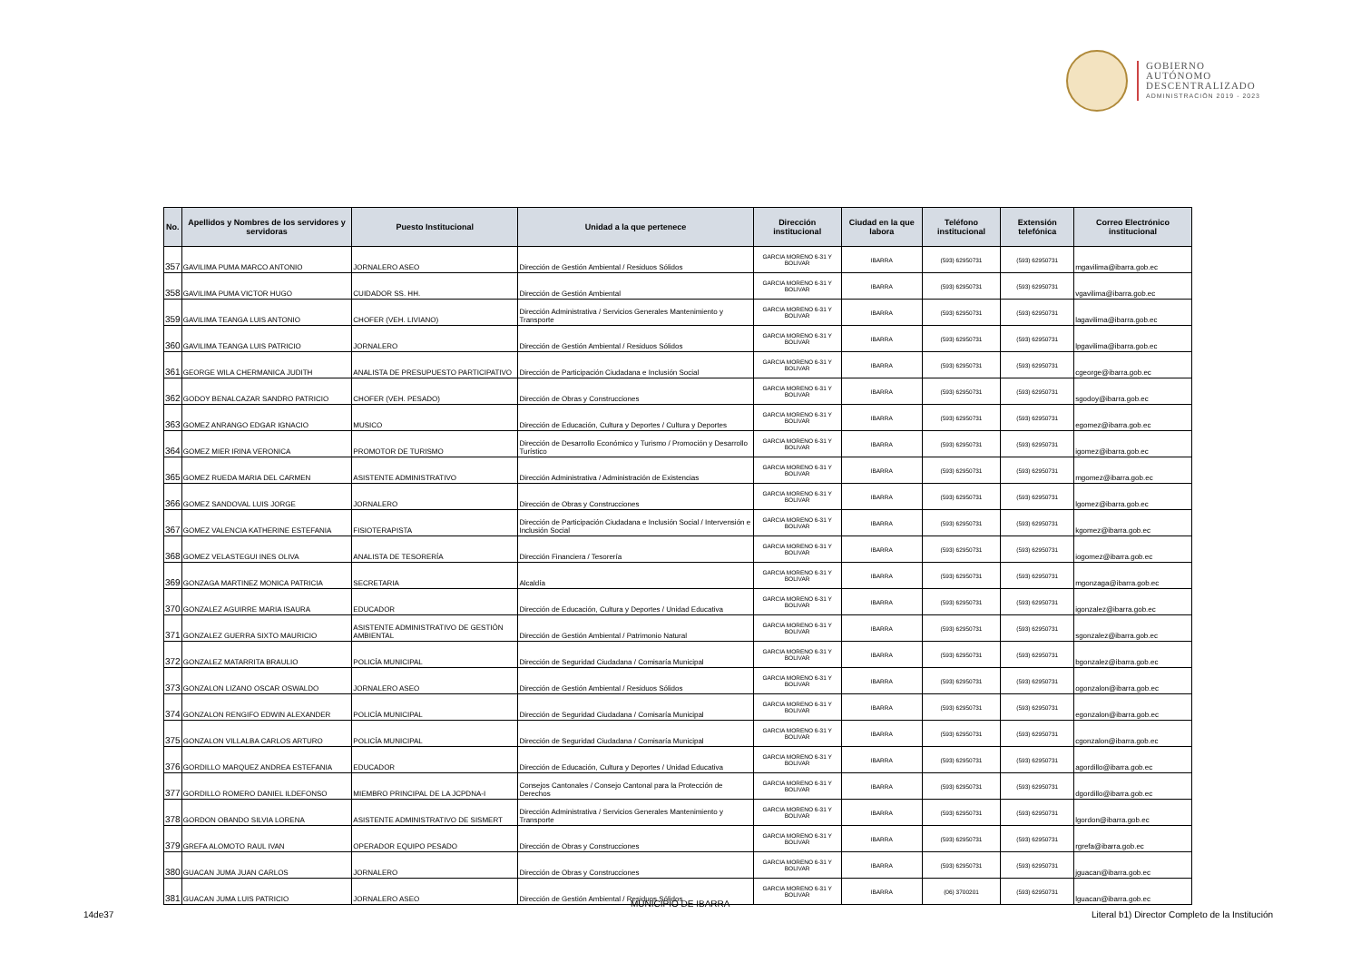GOBIERNO
AUTÓNOMO
DESCENTRALIZADO
ADMINISTRACIÓN 2019 - 2023
| No. | Apellidos y Nombres de los servidores y servidoras | Puesto Institucional | Unidad a la que pertenece | Dirección institucional | Ciudad en la que labora | Teléfono institucional | Extensión telefónica | Correo Electrónico institucional |
| --- | --- | --- | --- | --- | --- | --- | --- | --- |
| 357 | GAVILIMA PUMA MARCO ANTONIO | JORNALERO ASEO | Dirección de Gestión Ambiental / Residuos Sólidos | GARCIA MORENO 6-31 Y BOLIVAR | IBARRA | (593) 62950731 | (593) 62950731 | mgavilima@ibarra.gob.ec |
| 358 | GAVILIMA PUMA VICTOR HUGO | CUIDADOR SS. HH. | Dirección de Gestión Ambiental | GARCIA MORENO 6-31 Y BOLIVAR | IBARRA | (593) 62950731 | (593) 62950731 | vgavilima@ibarra.gob.ec |
| 359 | GAVILIMA TEANGA LUIS ANTONIO | CHOFER (VEH. LIVIANO) | Dirección Administrativa / Servicios Generales Mantenimiento y Transporte | GARCIA MORENO 6-31 Y BOLIVAR | IBARRA | (593) 62950731 | (593) 62950731 | lagavilima@ibarra.gob.ec |
| 360 | GAVILIMA TEANGA LUIS PATRICIO | JORNALERO | Dirección de Gestión Ambiental / Residuos Sólidos | GARCIA MORENO 6-31 Y BOLIVAR | IBARRA | (593) 62950731 | (593) 62950731 | lpgavilima@ibarra.gob.ec |
| 361 | GEORGE WILA CHERMANICA JUDITH | ANALISTA DE PRESUPUESTO PARTICIPATIVO | Dirección de Participación Ciudadana e Inclusión Social | GARCIA MORENO 6-31 Y BOLIVAR | IBARRA | (593) 62950731 | (593) 62950731 | cgeorge@ibarra.gob.ec |
| 362 | GODOY BENALCAZAR SANDRO PATRICIO | CHOFER (VEH. PESADO) | Dirección de Obras y Construcciones | GARCIA MORENO 6-31 Y BOLIVAR | IBARRA | (593) 62950731 | (593) 62950731 | sgodoy@ibarra.gob.ec |
| 363 | GOMEZ ANRANGO EDGAR IGNACIO | MUSICO | Dirección de Educación, Cultura y Deportes / Cultura y Deportes | GARCIA MORENO 6-31 Y BOLIVAR | IBARRA | (593) 62950731 | (593) 62950731 | egomez@ibarra.gob.ec |
| 364 | GOMEZ MIER IRINA VERONICA | PROMOTOR DE TURISMO | Dirección de Desarrollo Económico y Turismo / Promoción y Desarrollo Turístico | GARCIA MORENO 6-31 Y BOLIVAR | IBARRA | (593) 62950731 | (593) 62950731 | igomez@ibarra.gob.ec |
| 365 | GOMEZ RUEDA MARIA DEL CARMEN | ASISTENTE ADMINISTRATIVO | Dirección Administrativa / Administración de Existencias | GARCIA MORENO 6-31 Y BOLIVAR | IBARRA | (593) 62950731 | (593) 62950731 | mgomez@ibarra.gob.ec |
| 366 | GOMEZ SANDOVAL LUIS JORGE | JORNALERO | Dirección de Obras y Construcciones | GARCIA MORENO 6-31 Y BOLIVAR | IBARRA | (593) 62950731 | (593) 62950731 | lgomez@ibarra.gob.ec |
| 367 | GOMEZ VALENCIA KATHERINE ESTEFANIA | FISIOTERAPISTA | Dirección de Participación Ciudadana e Inclusión Social / Intervensión e Inclusión Social | GARCIA MORENO 6-31 Y BOLIVAR | IBARRA | (593) 62950731 | (593) 62950731 | kgomez@ibarra.gob.ec |
| 368 | GOMEZ VELASTEGUI INES OLIVA | ANALISTA DE TESORERÍA | Dirección Financiera / Tesorería | GARCIA MORENO 6-31 Y BOLIVAR | IBARRA | (593) 62950731 | (593) 62950731 | iogomez@ibarra.gob.ec |
| 369 | GONZAGA MARTINEZ MONICA PATRICIA | SECRETARIA | Alcaldía | GARCIA MORENO 6-31 Y BOLIVAR | IBARRA | (593) 62950731 | (593) 62950731 | mgonzaga@ibarra.gob.ec |
| 370 | GONZALEZ AGUIRRE MARIA ISAURA | EDUCADOR | Dirección de Educación, Cultura y Deportes / Unidad Educativa | GARCIA MORENO 6-31 Y BOLIVAR | IBARRA | (593) 62950731 | (593) 62950731 | igonzalez@ibarra.gob.ec |
| 371 | GONZALEZ GUERRA SIXTO MAURICIO | ASISTENTE ADMINISTRATIVO DE GESTIÓN AMBIENTAL | Dirección de Gestión Ambiental / Patrimonio Natural | GARCIA MORENO 6-31 Y BOLIVAR | IBARRA | (593) 62950731 | (593) 62950731 | sgonzalez@ibarra.gob.ec |
| 372 | GONZALEZ MATARRITA BRAULIO | POLICÍA MUNICIPAL | Dirección de Seguridad Ciudadana / Comisaría Municipal | GARCIA MORENO 6-31 Y BOLIVAR | IBARRA | (593) 62950731 | (593) 62950731 | bgonzalez@ibarra.gob.ec |
| 373 | GONZALON LIZANO OSCAR OSWALDO | JORNALERO ASEO | Dirección de Gestión Ambiental / Residuos Sólidos | GARCIA MORENO 6-31 Y BOLIVAR | IBARRA | (593) 62950731 | (593) 62950731 | ogonzalon@ibarra.gob.ec |
| 374 | GONZALON RENGIFO EDWIN ALEXANDER | POLICÍA MUNICIPAL | Dirección de Seguridad Ciudadana / Comisaría Municipal | GARCIA MORENO 6-31 Y BOLIVAR | IBARRA | (593) 62950731 | (593) 62950731 | egonzalon@ibarra.gob.ec |
| 375 | GONZALON VILLALBA CARLOS ARTURO | POLICÍA MUNICIPAL | Dirección de Seguridad Ciudadana / Comisaría Municipal | GARCIA MORENO 6-31 Y BOLIVAR | IBARRA | (593) 62950731 | (593) 62950731 | cgonzalon@ibarra.gob.ec |
| 376 | GORDILLO MARQUEZ ANDREA ESTEFANIA | EDUCADOR | Dirección de Educación, Cultura y Deportes / Unidad Educativa | GARCIA MORENO 6-31 Y BOLIVAR | IBARRA | (593) 62950731 | (593) 62950731 | agordillo@ibarra.gob.ec |
| 377 | GORDILLO ROMERO DANIEL ILDEFONSO | MIEMBRO PRINCIPAL DE LA JCPDNA-I | Consejos Cantonales / Consejo Cantonal para la Protección de Derechos | GARCIA MORENO 6-31 Y BOLIVAR | IBARRA | (593) 62950731 | (593) 62950731 | dgordillo@ibarra.gob.ec |
| 378 | GORDON OBANDO SILVIA LORENA | ASISTENTE ADMINISTRATIVO DE SISMERT | Dirección Administrativa / Servicios Generales Mantenimiento y Transporte | GARCIA MORENO 6-31 Y BOLIVAR | IBARRA | (593) 62950731 | (593) 62950731 | lgordon@ibarra.gob.ec |
| 379 | GREFA ALOMOTO RAUL IVAN | OPERADOR EQUIPO PESADO | Dirección de Obras y Construcciones | GARCIA MORENO 6-31 Y BOLIVAR | IBARRA | (593) 62950731 | (593) 62950731 | rgrefa@ibarra.gob.ec |
| 380 | GUACAN JUMA JUAN CARLOS | JORNALERO | Dirección de Obras y Construcciones | GARCIA MORENO 6-31 Y BOLIVAR | IBARRA | (593) 62950731 | (593) 62950731 | jguacan@ibarra.gob.ec |
| 381 | GUACAN JUMA LUIS PATRICIO | JORNALERO ASEO | Dirección de Gestión Ambiental / Residuos Sólidos | GARCIA MORENO 6-31 Y BOLIVAR | IBARRA | (06) 3700201 | (593) 62950731 | lguacan@ibarra.gob.ec |
MUNICIPIO DE IBARRA
14de37
Literal b1) Director Completo de la Institución